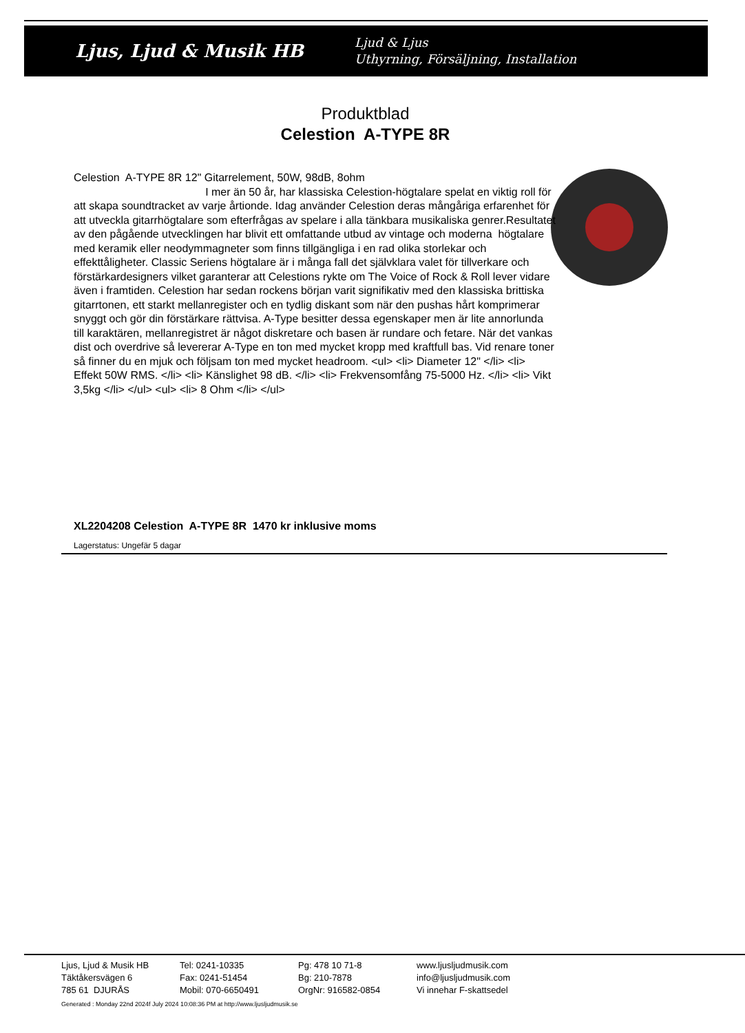Ljus, Ljud & Musik HB
Ljud & Ljus
Uthyrning, Försäljning, Installation
Produktblad
Celestion A-TYPE 8R
Celestion A-TYPE 8R 12" Gitarrelement, 50W, 98dB, 8ohm
I mer än 50 år, har klassiska Celestion-högtalare spelat en viktig roll för att skapa soundtracket av varje årtionde. Idag använder Celestion deras mångåriga erfarenhet för att utveckla gitarrhögtalare som efterfrågas av spelare i alla tänkbara musikaliska genrer.Resultatet av den pågående utvecklingen har blivit ett omfattande utbud av vintage och moderna högtalare med keramik eller neodymmagneter som finns tillgängliga i en rad olika storlekar och effekttåligheter. Classic Seriens högtalare är i många fall det självklara valet för tillverkare och förstärkardesigners vilket garanterar att Celestions rykte om The Voice of Rock & Roll lever vidare även i framtiden. Celestion har sedan rockens början varit signifikativ med den klassiska brittiska gitarrtonen, ett starkt mellanregister och en tydlig diskant som när den pushas hårt komprimerar snyggt och gör din förstärkare rättvisa. A-Type besitter dessa egenskaper men är lite annorlunda till karaktären, mellanregistret är något diskretare och basen är rundare och fetare. När det vankas dist och overdrive så levererar A-Type en ton med mycket kropp med kraftfull bas. Vid renare toner så finner du en mjuk och följsam ton med mycket headroom. <ul> <li> Diameter 12" </li> <li> Effekt 50W RMS. </li> <li> Känslighet 98 dB. </li> <li> Frekvensomfång 75-5000 Hz. </li> <li> Vikt 3,5kg </li> </ul> <ul> <li> 8 Ohm </li> </ul>
XL2204208 Celestion A-TYPE 8R 1470 kr inklusive moms
Lagerstatus: Ungefär 5 dagar
Ljus, Ljud & Musik HB
Täktåkersvägen 6
785 61 DJURÅS
Tel: 0241-10335
Fax: 0241-51454
Mobil: 070-6650491
Pg: 478 10 71-8
Bg: 210-7878
OrgNr: 916582-0854
www.ljusljudmusik.com
info@ljusljudmusik.com
Vi innehar F-skattsedel
Generated : Monday 22nd 2024f July 2024 10:08:36 PM at http://www.ljusljudmusik.se